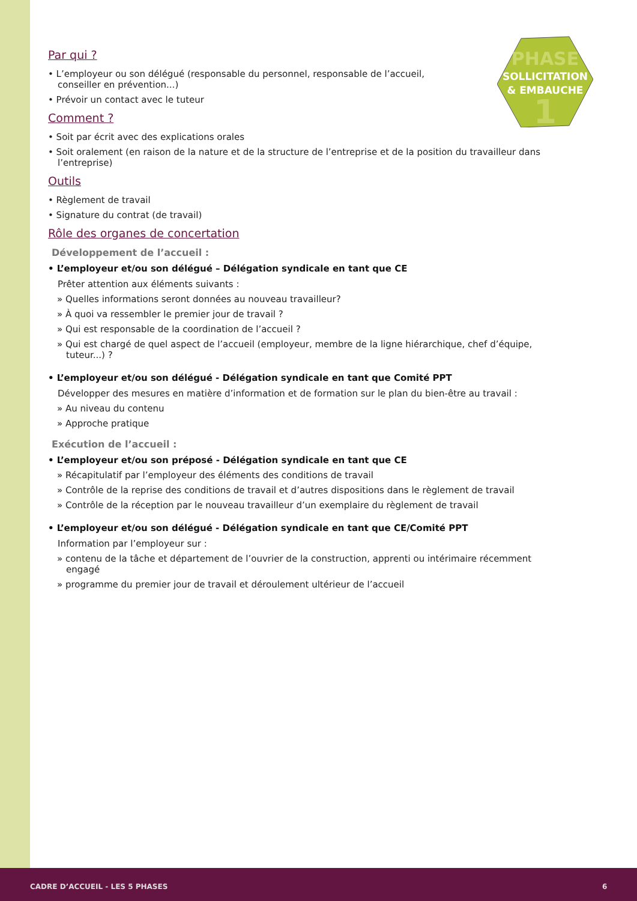PHASE
SOLLICITATION
& EMBAUCHE
1
Par qui ?
• L’employeur ou son délégué (responsable du personnel, responsable de l’accueil,
conseiller en prévention...)
• Prévoir un contact avec le tuteur
Comment ?
• Soit par écrit avec des explications orales
• Soit oralement (en raison de la nature et de la structure de l’entreprise et de la position du travailleur dans l’entreprise)
Outils
• Règlement de travail
• Signature du contrat (de travail)
Rôle des organes de concertation
Développement de l’accueil :
• L’employeur et/ou son délégué – Délégation syndicale en tant que CE
Prêter attention aux éléments suivants :
» Quelles informations seront données au nouveau travailleur?
» À quoi va ressembler le premier jour de travail ?
» Qui est responsable de la coordination de l’accueil ?
» Qui est chargé de quel aspect de l’accueil (employeur, membre de la ligne hiérarchique, chef d’équipe, tuteur...) ?
• L’employeur et/ou son délégué - Délégation syndicale en tant que Comité PPT
Développer des mesures en matière d’information et de formation sur le plan du bien-être au travail :
» Au niveau du contenu
» Approche pratique
Exécution de l’accueil :
• L’employeur et/ou son préposé - Délégation syndicale en tant que CE
» Récapitulatif par l’employeur des éléments des conditions de travail
» Contrôle de la reprise des conditions de travail et d’autres dispositions dans le règlement de travail
» Contrôle de la réception par le nouveau travailleur d’un exemplaire du règlement de travail
• L’employeur et/ou son délégué - Délégation syndicale en tant que CE/Comité PPT
Information par l’employeur sur :
» contenu de la tâche et département de l’ouvrier de la construction, apprenti ou intérimaire récemment engagé
» programme du premier jour de travail et déroulement ultérieur de l’accueil
CADRE D’ACCUEIL - LES 5 PHASES 6